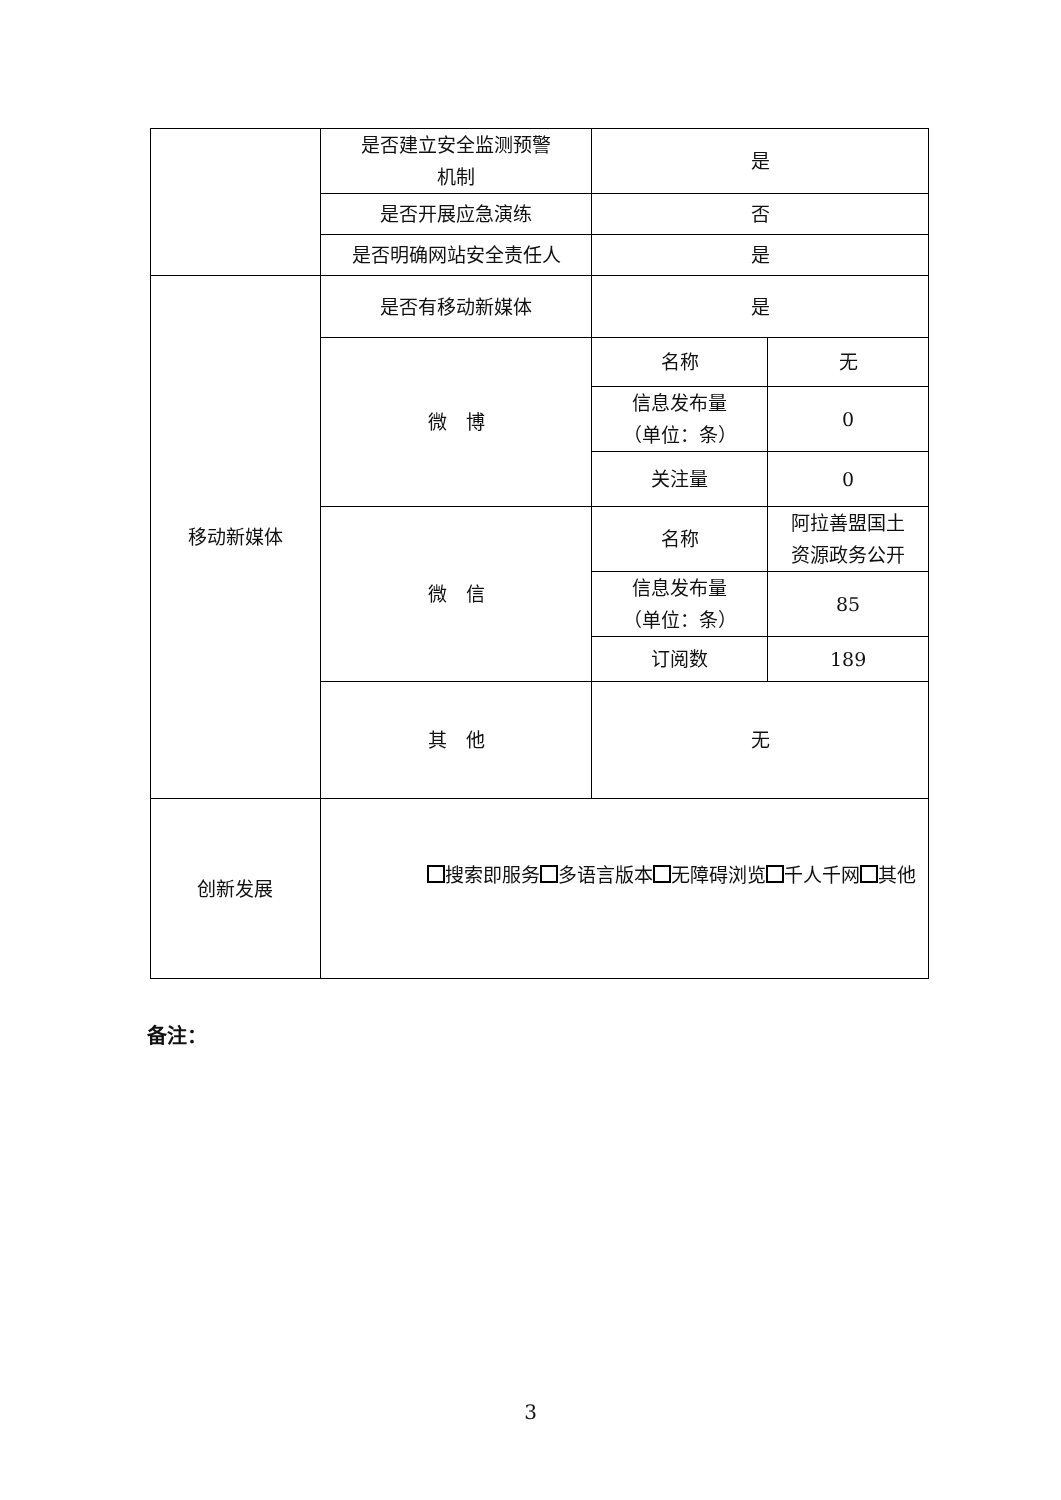| | 是否建立安全监测预警 机制 | 是 | |
| | 是否开展应急演练 | 否 | |
| | 是否明确网站安全责任人 | 是 | |
| 移动新媒体 | 是否有移动新媒体 | 是 | |
| | 微 博 | 名称 | 无 |
| | | 信息发布量 （单位：条） | 0 |
| | | 关注量 | 0 |
| | 微 信 | 名称 | 阿拉善盟国土 资源政务公开 |
| | | 信息发布量 （单位：条） | 85 |
| | | 订阅数 | 189 |
| | 其 他 | 无 | |
| 创新发展 | 搜索即服务 多语言版本 无障碍浏览 千人千网 其他 | | |
备注：
3